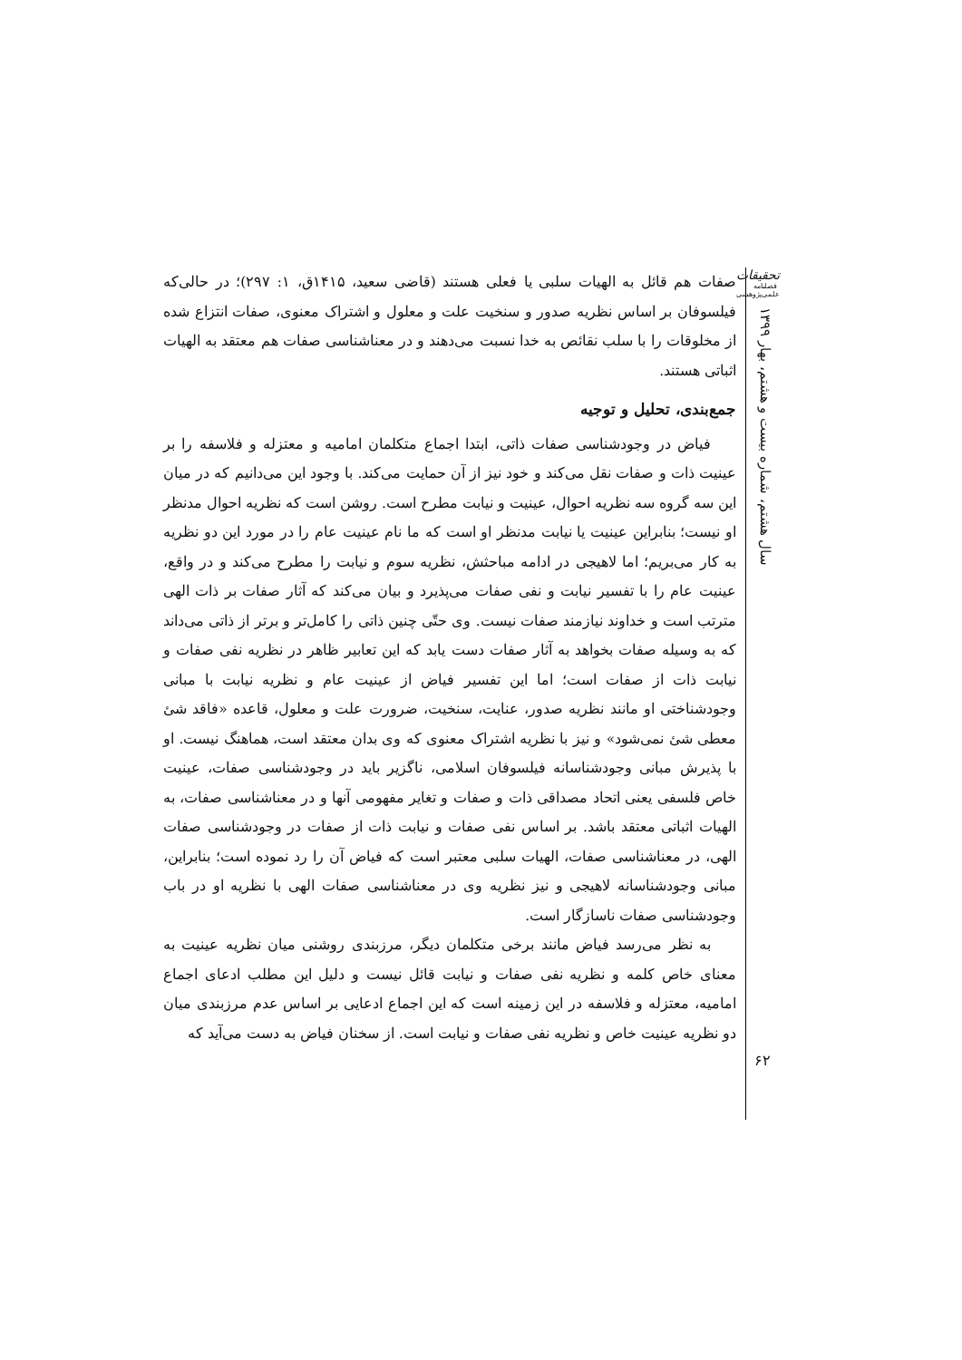صفات هم قائل به الهیات سلبی یا فعلی هستند (قاضی سعید، ۱۴۱۵ق، ۱: ۲۹۷)؛ در حالی‌که فیلسوفان بر اساس نظریه صدور و سنخیت علت و معلول و اشتراک معنوی، صفات انتزاع شده از مخلوقات را با سلب نقائص به خدا نسبت می‌دهند و در معناشناسی صفات هم معتقد به الهیات اثباتی هستند.
جمع‌بندی، تحلیل و توجیه
فیاض در وجودشناسی صفات ذاتی، ابتدا اجماع متکلمان امامیه و معتزله و فلاسفه را بر عینیت ذات و صفات نقل می‌کند و خود نیز از آن حمایت می‌کند. با وجود این می‌دانیم که در میان این سه گروه سه نظریه احوال، عینیت و نیابت مطرح است. روشن است که نظریه احوال مدنظر او نیست؛ بنابراین عینیت یا نیابت مدنظر او است که ما نام عینیت عام را در مورد این دو نظریه به کار می‌بریم؛ اما لاهیجی در ادامه مباحثش، نظریه سوم و نیابت را مطرح می‌کند و در واقع، عینیت عام را با تفسیر نیابت و نفی صفات می‌پذیرد و بیان می‌کند که آثار صفات بر ذات الهی مترتب است و خداوند نیازمند صفات نیست. وی حتّی چنین ذاتی را کامل‌تر و برتر از ذاتی می‌داند که به وسیله صفات بخواهد به آثار صفات دست یابد که این تعابیر ظاهر در نظریه نفی صفات و نیابت ذات از صفات است؛ اما این تفسیر فیاض از عینیت عام و نظریه نیابت با مبانی وجودشناختی او مانند نظریه صدور، عنایت، سنخیت، ضرورت علت و معلول، قاعده «فاقد شئ معطی شئ نمی‌شود» و نیز با نظریه اشتراک معنوی که وی بدان معتقد است، هماهنگ نیست. او با پذیرش مبانی وجودشناسانه فیلسوفان اسلامی، ناگزیر باید در وجودشناسی صفات، عینیت خاص فلسفی یعنی اتحاد مصداقی ذات و صفات و تغایر مفهومی آنها و در معناشناسی صفات، به الهیات اثباتی معتقد باشد. بر اساس نفی صفات و نیابت ذات از صفات در وجودشناسی صفات الهی، در معناشناسی صفات، الهیات سلبی معتبر است که فیاض آن را رد نموده است؛ بنابراین، مبانی وجودشناسانه لاهیجی و نیز نظریه وی در معناشناسی صفات الهی با نظریه او در باب وجودشناسی صفات ناسازگار است.
به نظر می‌رسد فیاض مانند برخی متکلمان دیگر، مرزبندی روشنی میان نظریه عینیت به معنای خاص کلمه و نظریه نفی صفات و نیابت قائل نیست و دلیل این مطلب ادعای اجماع امامیه، معتزله و فلاسفه در این زمینه است که این اجماع ادعایی بر اساس عدم مرزبندی میان دو نظریه عینیت خاص و نظریه نفی صفات و نیابت است. از سخنان فیاض به دست می‌آید که
تحقیقات
فصلنامه
علمی‌پژوهشی
سال هشتم، شماره بیست و هشتم، بهار ۱۳۹۹
۶۲